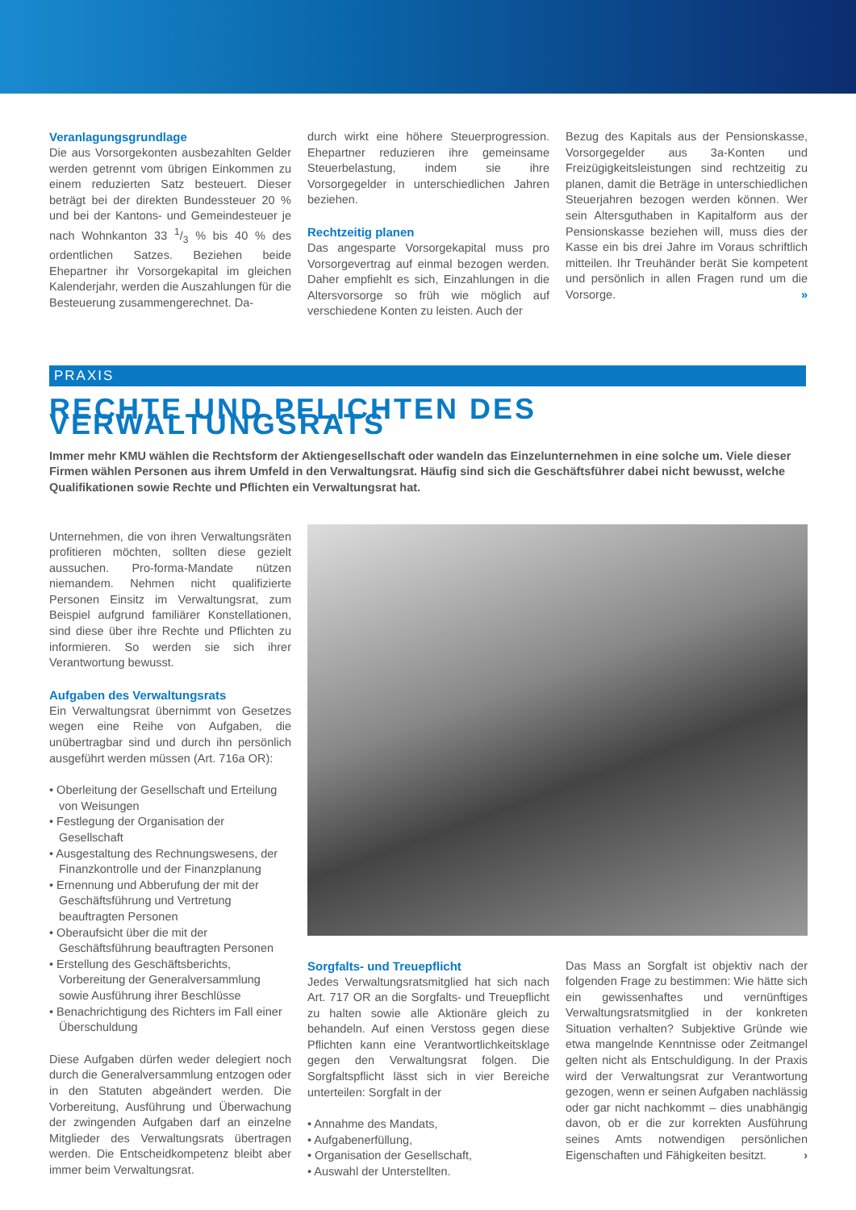Veranlagungsgrundlage
Die aus Vorsorgekonten ausbezahlten Gelder werden getrennt vom übrigen Einkommen zu einem reduzierten Satz besteuert. Dieser beträgt bei der direkten Bundessteuer 20 % und bei der Kantons- und Gemeindesteuer je nach Wohnkanton 33 1/3 % bis 40 % des ordentlichen Satzes. Beziehen beide Ehepartner ihr Vorsorgekapital im gleichen Kalenderjahr, werden die Auszahlungen für die Besteuerung zusammengerechnet. Da-
durch wirkt eine höhere Steuerprogression. Ehepartner reduzieren ihre gemeinsame Steuerbelastung, indem sie ihre Vorsorgegelder in unterschiedlichen Jahren beziehen.
Rechtzeitig planen
Das angesparte Vorsorgekapital muss pro Vorsorgevertrag auf einmal bezogen werden. Daher empfiehlt es sich, Einzahlungen in die Altersvorsorge so früh wie möglich auf verschiedene Konten zu leisten. Auch der
Bezug des Kapitals aus der Pensionskasse, Vorsorgegelder aus 3a-Konten und Freizügigkeitsleistungen sind rechtzeitig zu planen, damit die Beträge in unterschiedlichen Steuerjahren bezogen werden können. Wer sein Altersguthaben in Kapitalform aus der Pensionskasse beziehen will, muss dies der Kasse ein bis drei Jahre im Voraus schriftlich mitteilen. Ihr Treuhänder berät Sie kompetent und persönlich in allen Fragen rund um die Vorsorge. »
PRAXIS
RECHTE UND PFLICHTEN DES VERWALTUNGSRATS
Immer mehr KMU wählen die Rechtsform der Aktiengesellschaft oder wandeln das Einzelunternehmen in eine solche um. Viele dieser Firmen wählen Personen aus ihrem Umfeld in den Verwaltungsrat. Häufig sind sich die Geschäftsführer dabei nicht bewusst, welche Qualifikationen sowie Rechte und Pflichten ein Verwaltungsrat hat.
Unternehmen, die von ihren Verwaltungsräten profitieren möchten, sollten diese gezielt aussuchen. Pro-forma-Mandate nützen niemandem. Nehmen nicht qualifizierte Personen Einsitz im Verwaltungsrat, zum Beispiel aufgrund familiärer Konstellationen, sind diese über ihre Rechte und Pflichten zu informieren. So werden sie sich ihrer Verantwortung bewusst.
Aufgaben des Verwaltungsrats
Ein Verwaltungsrat übernimmt von Gesetzes wegen eine Reihe von Aufgaben, die unübertragbar sind und durch ihn persönlich ausgeführt werden müssen (Art. 716a OR):
• Oberleitung der Gesellschaft und Erteilung von Weisungen
• Festlegung der Organisation der Gesellschaft
• Ausgestaltung des Rechnungswesens, der Finanzkontrolle und der Finanzplanung
• Ernennung und Abberufung der mit der Geschäftsführung und Vertretung beauftragten Personen
• Oberaufsicht über die mit der Geschäftsführung beauftragten Personen
• Erstellung des Geschäftsberichts, Vorbereitung der Generalversammlung sowie Ausführung ihrer Beschlüsse
• Benachrichtigung des Richters im Fall einer Überschuldung
Diese Aufgaben dürfen weder delegiert noch durch die Generalversammlung entzogen oder in den Statuten abgeändert werden. Die Vorbereitung, Ausführung und Überwachung der zwingenden Aufgaben darf an einzelne Mitglieder des Verwaltungsrats übertragen werden. Die Entscheidkompetenz bleibt aber immer beim Verwaltungsrat.
Sorgfalts- und Treuepflicht
Jedes Verwaltungsratsmitglied hat sich nach Art. 717 OR an die Sorgfalts- und Treuepflicht zu halten sowie alle Aktionäre gleich zu behandeln. Auf einen Verstoss gegen diese Pflichten kann eine Verantwortlichkeitsklage gegen den Verwaltungsrat folgen. Die Sorgfaltspflicht lässt sich in vier Bereiche unterteilen: Sorgfalt in der
• Annahme des Mandats,
• Aufgabenerfüllung,
• Organisation der Gesellschaft,
• Auswahl der Unterstellten.
Das Mass an Sorgfalt ist objektiv nach der folgenden Frage zu bestimmen: Wie hätte sich ein gewissenhaftes und vernünftiges Verwaltungsratsmitglied in der konkreten Situation verhalten? Subjektive Gründe wie etwa mangelnde Kenntnisse oder Zeitmangel gelten nicht als Entschuldigung. In der Praxis wird der Verwaltungsrat zur Verantwortung gezogen, wenn er seinen Aufgaben nachlässig oder gar nicht nachkommt – dies unabhängig davon, ob er die zur korrekten Ausführung seines Amts notwendigen persönlichen Eigenschaften und Fähigkeiten besitzt. ›